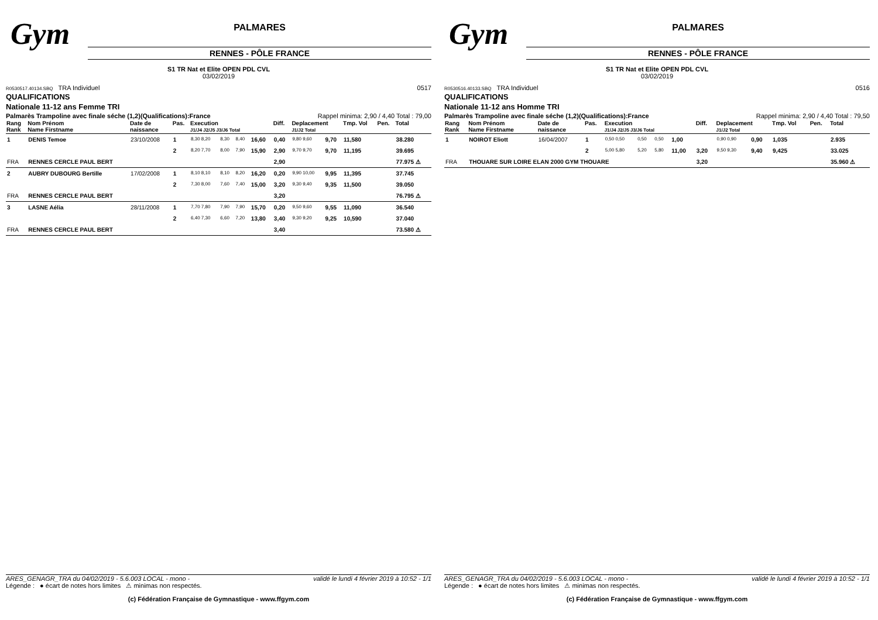Gym
PALMARES
RENNES - PÔLE FRANCE
S1 TR Nat et Elite OPEN PDL CVL
03/02/2019
R0530517.40134.SBQ TRA Individuel 0517
QUALIFICATIONS
Nationale 11-12 ans Femme TRI
Palmarès Trampoline avec finale séche (1,2)(Qualifications):France Rappel minima: 2,90 / 4,40 Total : 79,00
| Rang Rank | Nom Prénom Name Firstname | Date de naissance | Pas. | Execution J1/J4 J2/J5 J3/J6 Total | | | | Diff. | Deplacement J1/J2 Total | | Tmp. Vol | Pen. | Total |
| --- | --- | --- | --- | --- | --- | --- | --- | --- | --- | --- | --- | --- | --- |
| 1 | DENIS Temoe | 23/10/2008 | 1 | 8,30 8,20 | 8,30 | 8,40 | 16,60 | 0,40 | 9,80 9,60 | 9,70 | 11,580 | | 38.280 |
| | | | 2 | 8,20 7,70 | 8,00 | 7,90 | 15,90 | 2,90 | 9,70 9,70 | 9,70 | 11,195 | | 39.695 |
| FRA | RENNES CERCLE PAUL BERT | | | | | | | 2,90 | | | | | 77.975 ⚠ |
| 2 | AUBRY DUBOURG Bertille | 17/02/2008 | 1 | 8,10 8,10 | 8,10 | 8,20 | 16,20 | 0,20 | 9,90 10,00 | 9,95 | 11,395 | | 37.745 |
| | | | 2 | 7,30 8,00 | 7,60 | 7,40 | 15,00 | 3,20 | 9,30 9,40 | 9,35 | 11,500 | | 39.050 |
| FRA | RENNES CERCLE PAUL BERT | | | | | | | 3,20 | | | | | 76.795 ⚠ |
| 3 | LASNE Aélia | 28/11/2008 | 1 | 7,70 7,80 | 7,90 | 7,90 | 15,70 | 0,20 | 9,50 9,60 | 9,55 | 11,090 | | 36.540 |
| | | | 2 | 6,40 7,30 | 6,60 | 7,20 | 13,80 | 3,40 | 9,30 9,20 | 9,25 | 10,590 | | 37.040 |
| FRA | RENNES CERCLE PAUL BERT | | | | | | | 3,40 | | | | | 73.580 ⚠ |
ARES_GENAGR_TRA du 04/02/2019 - 5.6.003 LOCAL - mono - validé le lundi 4 février 2019 à 10:52 - 1/1
Légende : ● écart de notes hors limites ⚠ minimas non respectés.
(c) Fédération Française de Gymnastique - www.ffgym.com
Gym
PALMARES
RENNES - PÔLE FRANCE
S1 TR Nat et Elite OPEN PDL CVL
03/02/2019
R0530516.40133.SBQ TRA Individuel 0516
QUALIFICATIONS
Nationale 11-12 ans Homme TRI
Palmarès Trampoline avec finale séche (1,2)(Qualifications):France Rappel minima: 2,90 / 4,40 Total : 79,50
| Rang Rank | Nom Prénom Name Firstname | Date de naissance | Pas. | Execution J1/J4 J2/J5 J3/J6 Total | | | | Diff. | Deplacement J1/J2 Total | | Tmp. Vol | Pen. | Total |
| --- | --- | --- | --- | --- | --- | --- | --- | --- | --- | --- | --- | --- | --- |
| 1 | NOIROT Eliott | 16/04/2007 | 1 | 0,50 0,50 | 0,50 | 0,50 | 1,00 | | 0,90 0,90 | 0,90 | 1,035 | | 2.935 |
| | | | 2 | 5,00 5,80 | 5,20 | 5,80 | 11,00 | 3,20 | 9,50 9,30 | 9,40 | 9,425 | | 33.025 |
| FRA | THOUARE SUR LOIRE ELAN 2000 GYM THOUARE | | | | | | | 3,20 | | | | | 35.960 ⚠ |
ARES_GENAGR_TRA du 04/02/2019 - 5.6.003 LOCAL - mono - validé le lundi 4 février 2019 à 10:52 - 1/1
Légende : ● écart de notes hors limites ⚠ minimas non respectés.
(c) Fédération Française de Gymnastique - www.ffgym.com